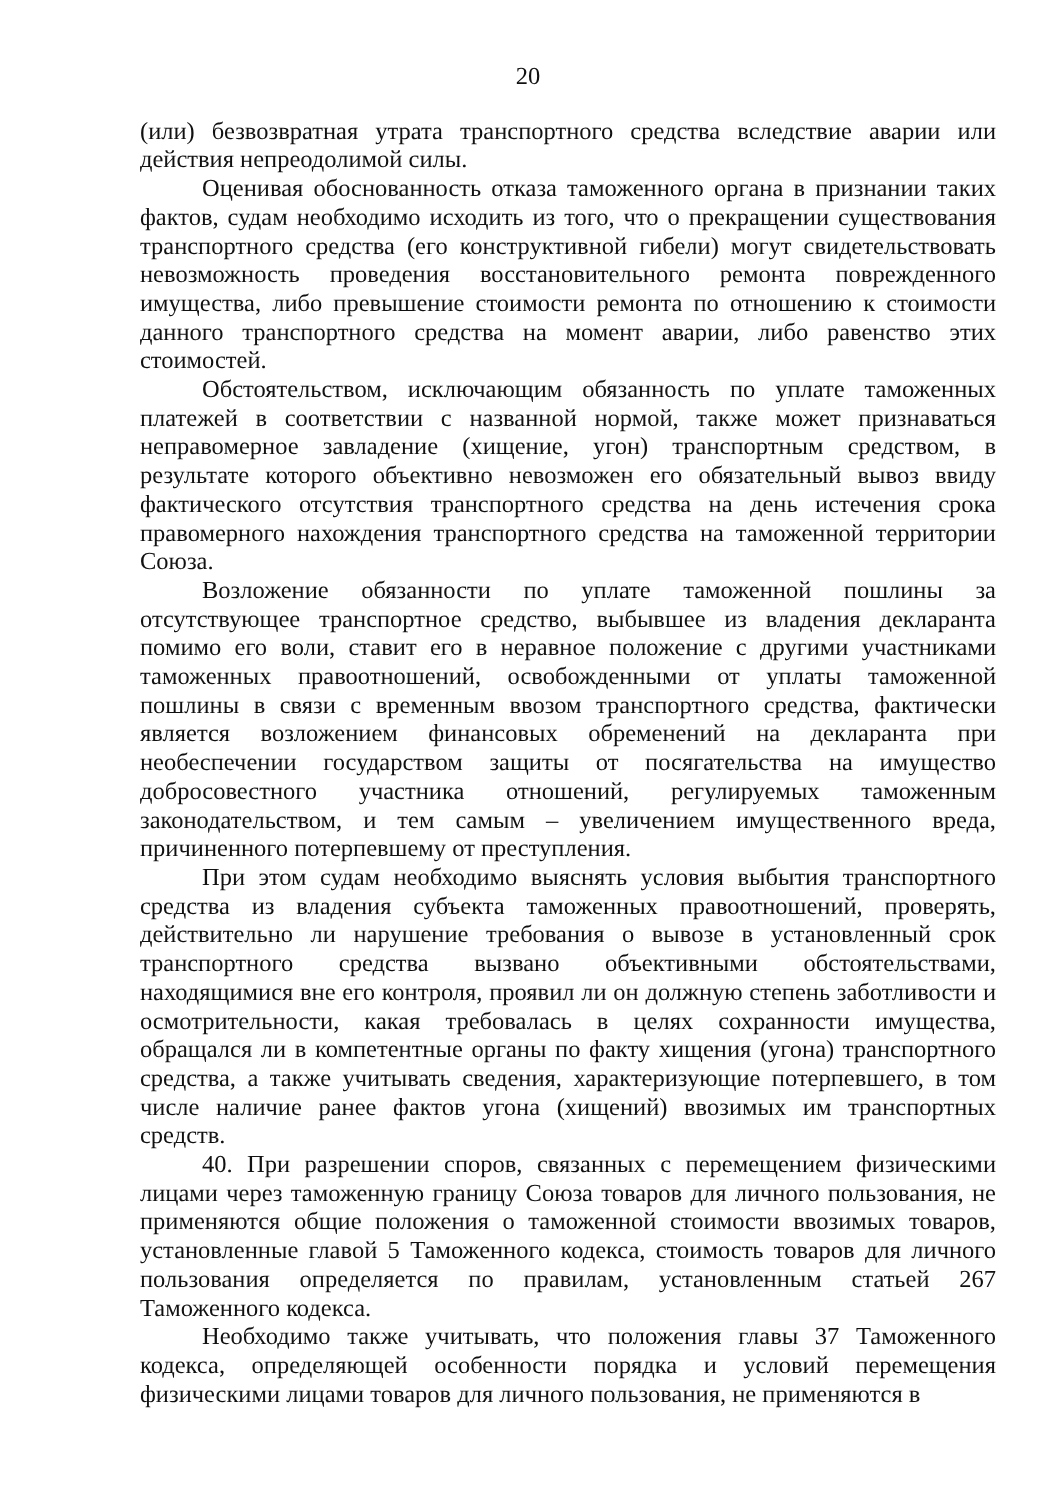20
(или) безвозвратная утрата транспортного средства вследствие аварии или действия непреодолимой силы.
Оценивая обоснованность отказа таможенного органа в признании таких фактов, судам необходимо исходить из того, что о прекращении существования транспортного средства (его конструктивной гибели) могут свидетельствовать невозможность проведения восстановительного ремонта поврежденного имущества, либо превышение стоимости ремонта по отношению к стоимости данного транспортного средства на момент аварии, либо равенство этих стоимостей.
Обстоятельством, исключающим обязанность по уплате таможенных платежей в соответствии с названной нормой, также может признаваться неправомерное завладение (хищение, угон) транспортным средством, в результате которого объективно невозможен его обязательный вывоз ввиду фактического отсутствия транспортного средства на день истечения срока правомерного нахождения транспортного средства на таможенной территории Союза.
Возложение обязанности по уплате таможенной пошлины за отсутствующее транспортное средство, выбывшее из владения декларанта помимо его воли, ставит его в неравное положение с другими участниками таможенных правоотношений, освобожденными от уплаты таможенной пошлины в связи с временным ввозом транспортного средства, фактически является возложением финансовых обременений на декларанта при необеспечении государством защиты от посягательства на имущество добросовестного участника отношений, регулируемых таможенным законодательством, и тем самым – увеличением имущественного вреда, причиненного потерпевшему от преступления.
При этом судам необходимо выяснять условия выбытия транспортного средства из владения субъекта таможенных правоотношений, проверять, действительно ли нарушение требования о вывозе в установленный срок транспортного средства вызвано объективными обстоятельствами, находящимися вне его контроля, проявил ли он должную степень заботливости и осмотрительности, какая требовалась в целях сохранности имущества, обращался ли в компетентные органы по факту хищения (угона) транспортного средства, а также учитывать сведения, характеризующие потерпевшего, в том числе наличие ранее фактов угона (хищений) ввозимых им транспортных средств.
40. При разрешении споров, связанных с перемещением физическими лицами через таможенную границу Союза товаров для личного пользования, не применяются общие положения о таможенной стоимости ввозимых товаров, установленные главой 5 Таможенного кодекса, стоимость товаров для личного пользования определяется по правилам, установленным статьей 267 Таможенного кодекса.
Необходимо также учитывать, что положения главы 37 Таможенного кодекса, определяющей особенности порядка и условий перемещения физическими лицами товаров для личного пользования, не применяются в